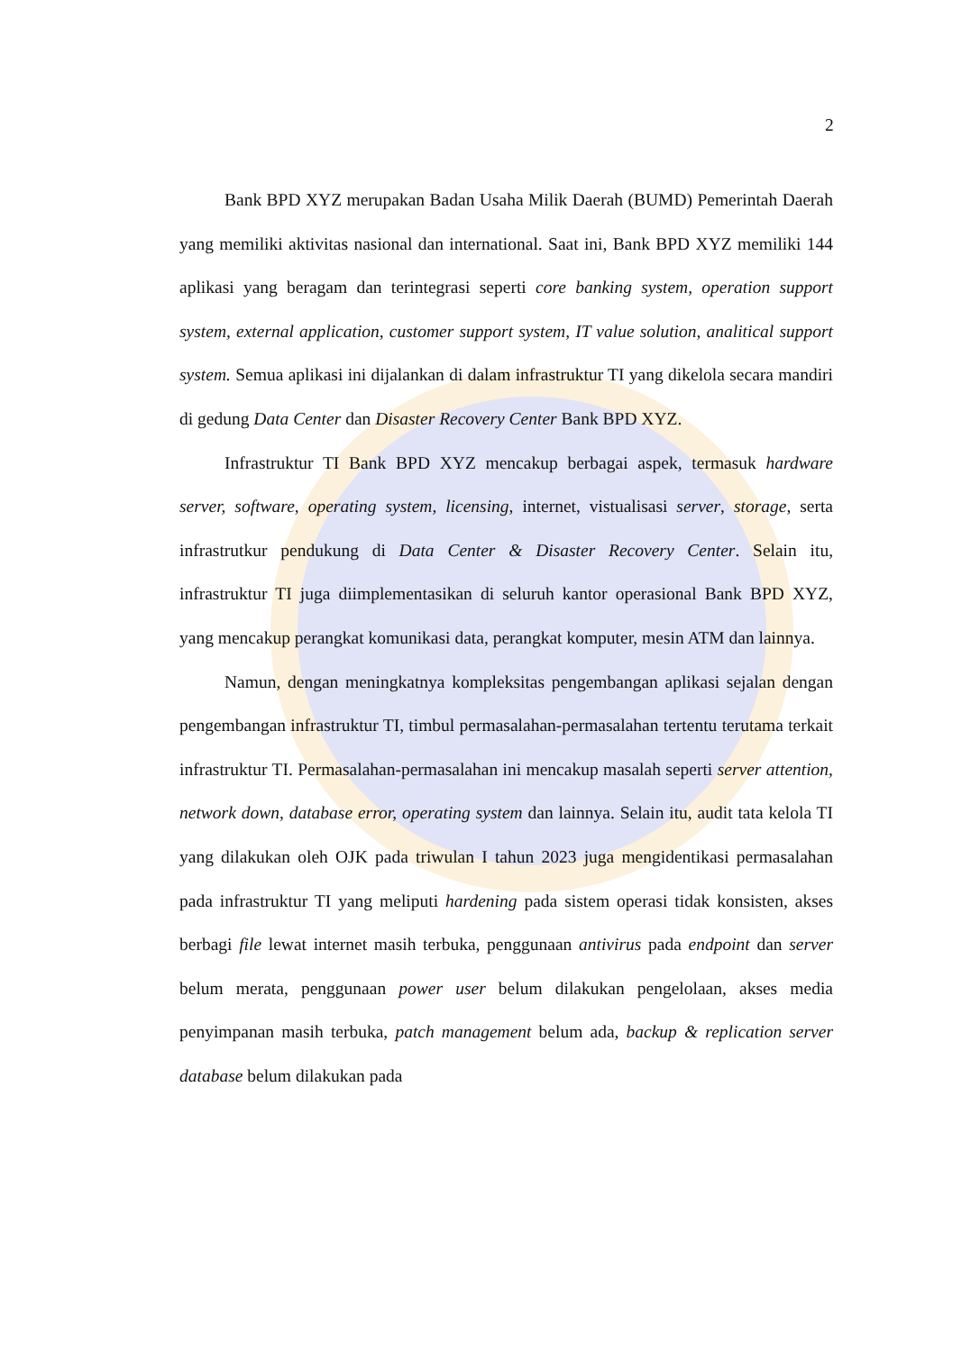2
Bank BPD XYZ merupakan Badan Usaha Milik Daerah (BUMD) Pemerintah Daerah yang memiliki aktivitas nasional dan international. Saat ini, Bank BPD XYZ memiliki 144 aplikasi yang beragam dan terintegrasi seperti core banking system, operation support system, external application, customer support system, IT value solution, analitical support system. Semua aplikasi ini dijalankan di dalam infrastruktur TI yang dikelola secara mandiri di gedung Data Center dan Disaster Recovery Center Bank BPD XYZ.
Infrastruktur TI Bank BPD XYZ mencakup berbagai aspek, termasuk hardware server, software, operating system, licensing, internet, vistualisasi server, storage, serta infrastrutkur pendukung di Data Center & Disaster Recovery Center. Selain itu, infrastruktur TI juga diimplementasikan di seluruh kantor operasional Bank BPD XYZ, yang mencakup perangkat komunikasi data, perangkat komputer, mesin ATM dan lainnya.
Namun, dengan meningkatnya kompleksitas pengembangan aplikasi sejalan dengan pengembangan infrastruktur TI, timbul permasalahan-permasalahan tertentu terutama terkait infrastruktur TI. Permasalahan-permasalahan ini mencakup masalah seperti server attention, network down, database error, operating system dan lainnya. Selain itu, audit tata kelola TI yang dilakukan oleh OJK pada triwulan I tahun 2023 juga mengidentikasi permasalahan pada infrastruktur TI yang meliputi hardening pada sistem operasi tidak konsisten, akses berbagi file lewat internet masih terbuka, penggunaan antivirus pada endpoint dan server belum merata, penggunaan power user belum dilakukan pengelolaan, akses media penyimpanan masih terbuka, patch management belum ada, backup & replication server database belum dilakukan pada